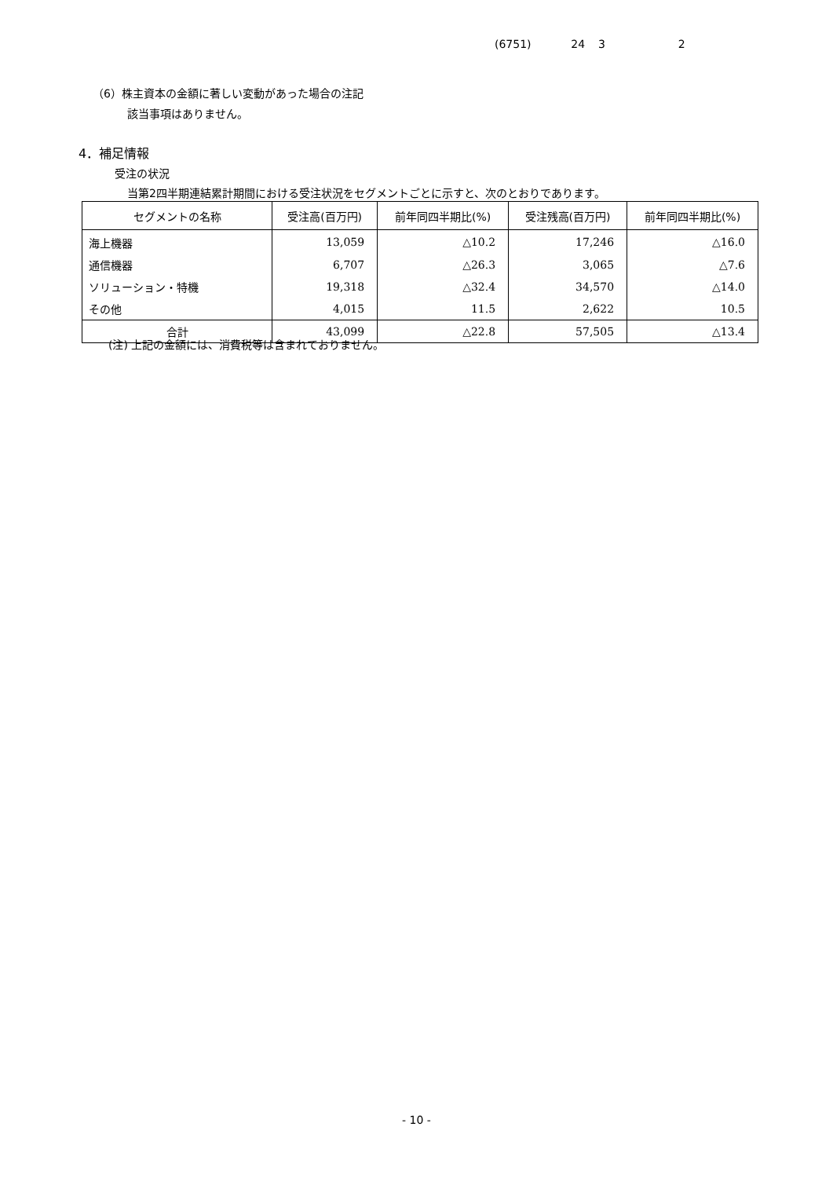(6751) 24 3 2
（6）株主資本の金額に著しい変動があった場合の注記
該当事項はありません。
4．補足情報
受注の状況
当第2四半期連結累計期間における受注状況をセグメントごとに示すと、次のとおりであります。
| セグメントの名称 | 受注高(百万円) | 前年同四半期比(%) | 受注残高(百万円) | 前年同四半期比(%) |
| --- | --- | --- | --- | --- |
| 海上機器 | 13,059 | △10.2 | 17,246 | △16.0 |
| 通信機器 | 6,707 | △26.3 | 3,065 | △7.6 |
| ソリューション・特機 | 19,318 | △32.4 | 34,570 | △14.0 |
| その他 | 4,015 | 11.5 | 2,622 | 10.5 |
| 合計 | 43,099 | △22.8 | 57,505 | △13.4 |
(注) 上記の金額には、消費税等は含まれておりません。
- 10 -